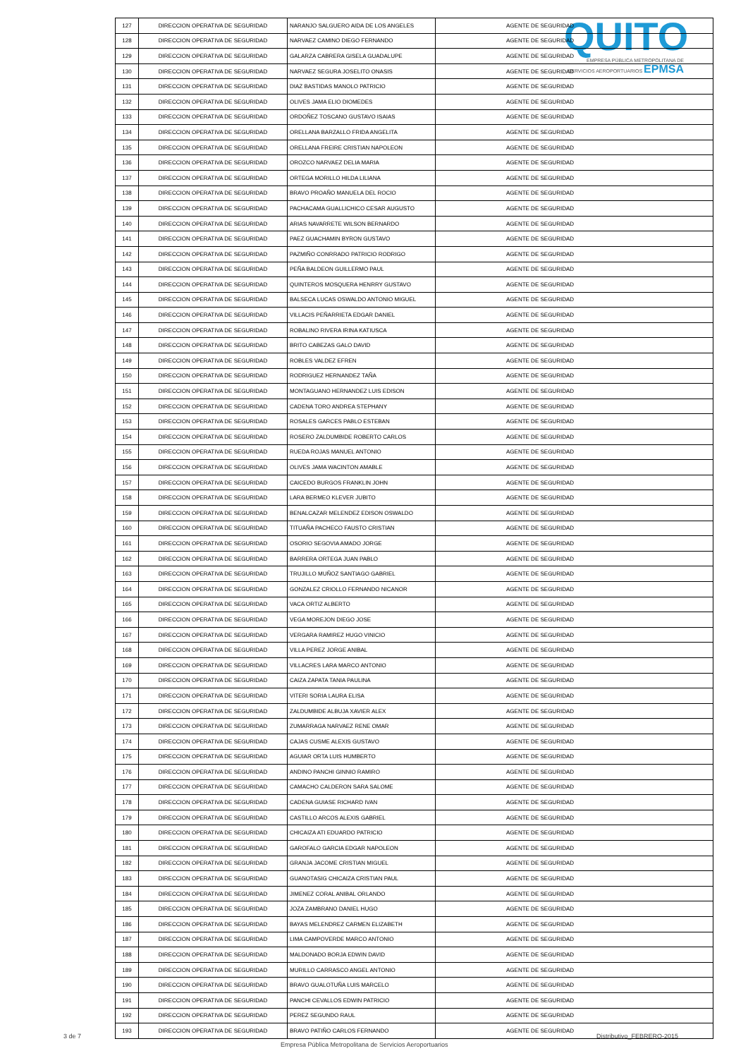QUITO
EMPRESA PÚBLICA METROPOLITANA DE SERVICIOS AEROPORTUARIOS EPMSA
| 127 | DIRECCION OPERATIVA DE SEGURIDAD | NARANJO SALGUERO AIDA DE LOS ANGELES | AGENTE DE SEGURIDAD |
| 128 | DIRECCION OPERATIVA DE SEGURIDAD | NARVAEZ CAMINO DIEGO FERNANDO | AGENTE DE SEGURIDAD |
| 129 | DIRECCION OPERATIVA DE SEGURIDAD | GALARZA CABRERA GISELA GUADALUPE | AGENTE DE SEGURIDAD |
| 130 | DIRECCION OPERATIVA DE SEGURIDAD | NARVAEZ SEGURA JOSELITO ONASIS | AGENTE DE SEGURIDAD |
| 131 | DIRECCION OPERATIVA DE SEGURIDAD | DIAZ BASTIDAS MANOLO PATRICIO | AGENTE DE SEGURIDAD |
| 132 | DIRECCION OPERATIVA DE SEGURIDAD | OLIVES JAMA ELIO DIOMEDES | AGENTE DE SEGURIDAD |
| 133 | DIRECCION OPERATIVA DE SEGURIDAD | ORDOÑEZ TOSCANO GUSTAVO ISAIAS | AGENTE DE SEGURIDAD |
| 134 | DIRECCION OPERATIVA DE SEGURIDAD | ORELLANA BARZALLO FRIDA ANGELITA | AGENTE DE SEGURIDAD |
| 135 | DIRECCION OPERATIVA DE SEGURIDAD | ORELLANA FREIRE CRISTIAN NAPOLEON | AGENTE DE SEGURIDAD |
| 136 | DIRECCION OPERATIVA DE SEGURIDAD | OROZCO NARVAEZ DELIA MARIA | AGENTE DE SEGURIDAD |
| 137 | DIRECCION OPERATIVA DE SEGURIDAD | ORTEGA MORILLO HILDA LILIANA | AGENTE DE SEGURIDAD |
| 138 | DIRECCION OPERATIVA DE SEGURIDAD | BRAVO PROAÑO MANUELA DEL ROCIO | AGENTE DE SEGURIDAD |
| 139 | DIRECCION OPERATIVA DE SEGURIDAD | PACHACAMA GUALLICHICO CESAR AUGUSTO | AGENTE DE SEGURIDAD |
| 140 | DIRECCION OPERATIVA DE SEGURIDAD | ARIAS NAVARRETE WILSON BERNARDO | AGENTE DE SEGURIDAD |
| 141 | DIRECCION OPERATIVA DE SEGURIDAD | PAEZ GUACHAMIN BYRON GUSTAVO | AGENTE DE SEGURIDAD |
| 142 | DIRECCION OPERATIVA DE SEGURIDAD | PAZMIÑO CONRRADO PATRICIO RODRIGO | AGENTE DE SEGURIDAD |
| 143 | DIRECCION OPERATIVA DE SEGURIDAD | PEÑA BALDEON GUILLERMO PAUL | AGENTE DE SEGURIDAD |
| 144 | DIRECCION OPERATIVA DE SEGURIDAD | QUINTEROS MOSQUERA HENRRY GUSTAVO | AGENTE DE SEGURIDAD |
| 145 | DIRECCION OPERATIVA DE SEGURIDAD | BALSECA LUCAS OSWALDO ANTONIO MIGUEL | AGENTE DE SEGURIDAD |
| 146 | DIRECCION OPERATIVA DE SEGURIDAD | VILLACIS PEÑARRIETA EDGAR DANIEL | AGENTE DE SEGURIDAD |
| 147 | DIRECCION OPERATIVA DE SEGURIDAD | ROBALINO RIVERA IRINA KATIUSCA | AGENTE DE SEGURIDAD |
| 148 | DIRECCION OPERATIVA DE SEGURIDAD | BRITO CABEZAS GALO DAVID | AGENTE DE SEGURIDAD |
| 149 | DIRECCION OPERATIVA DE SEGURIDAD | ROBLES VALDEZ EFREN | AGENTE DE SEGURIDAD |
| 150 | DIRECCION OPERATIVA DE SEGURIDAD | RODRIGUEZ HERNANDEZ TAÑA | AGENTE DE SEGURIDAD |
| 151 | DIRECCION OPERATIVA DE SEGURIDAD | MONTAGUANO HERNANDEZ LUIS EDISON | AGENTE DE SEGURIDAD |
| 152 | DIRECCION OPERATIVA DE SEGURIDAD | CADENA TORO ANDREA STEPHANY | AGENTE DE SEGURIDAD |
| 153 | DIRECCION OPERATIVA DE SEGURIDAD | ROSALES GARCES PABLO ESTEBAN | AGENTE DE SEGURIDAD |
| 154 | DIRECCION OPERATIVA DE SEGURIDAD | ROSERO ZALDUMBIDE ROBERTO CARLOS | AGENTE DE SEGURIDAD |
| 155 | DIRECCION OPERATIVA DE SEGURIDAD | RUEDA ROJAS MANUEL ANTONIO | AGENTE DE SEGURIDAD |
| 156 | DIRECCION OPERATIVA DE SEGURIDAD | OLIVES JAMA WACINTON AMABLE | AGENTE DE SEGURIDAD |
| 157 | DIRECCION OPERATIVA DE SEGURIDAD | CAICEDO BURGOS FRANKLIN JOHN | AGENTE DE SEGURIDAD |
| 158 | DIRECCION OPERATIVA DE SEGURIDAD | LARA BERMEO KLEVER JUBITO | AGENTE DE SEGURIDAD |
| 159 | DIRECCION OPERATIVA DE SEGURIDAD | BENALCAZAR MELENDEZ EDISON OSWALDO | AGENTE DE SEGURIDAD |
| 160 | DIRECCION OPERATIVA DE SEGURIDAD | TITUAÑA PACHECO FAUSTO CRISTIAN | AGENTE DE SEGURIDAD |
| 161 | DIRECCION OPERATIVA DE SEGURIDAD | OSORIO SEGOVIA AMADO JORGE | AGENTE DE SEGURIDAD |
| 162 | DIRECCION OPERATIVA DE SEGURIDAD | BARRERA ORTEGA JUAN PABLO | AGENTE DE SEGURIDAD |
| 163 | DIRECCION OPERATIVA DE SEGURIDAD | TRUJILLO MUÑOZ SANTIAGO GABRIEL | AGENTE DE SEGURIDAD |
| 164 | DIRECCION OPERATIVA DE SEGURIDAD | GONZALEZ CRIOLLO FERNANDO NICANOR | AGENTE DE SEGURIDAD |
| 165 | DIRECCION OPERATIVA DE SEGURIDAD | VACA ORTIZ ALBERTO | AGENTE DE SEGURIDAD |
| 166 | DIRECCION OPERATIVA DE SEGURIDAD | VEGA MOREJON DIEGO JOSE | AGENTE DE SEGURIDAD |
| 167 | DIRECCION OPERATIVA DE SEGURIDAD | VERGARA RAMIREZ HUGO VINICIO | AGENTE DE SEGURIDAD |
| 168 | DIRECCION OPERATIVA DE SEGURIDAD | VILLA PEREZ JORGE ANIBAL | AGENTE DE SEGURIDAD |
| 169 | DIRECCION OPERATIVA DE SEGURIDAD | VILLACRES LARA MARCO ANTONIO | AGENTE DE SEGURIDAD |
| 170 | DIRECCION OPERATIVA DE SEGURIDAD | CAIZA ZAPATA TANIA PAULINA | AGENTE DE SEGURIDAD |
| 171 | DIRECCION OPERATIVA DE SEGURIDAD | VITERI SORIA LAURA ELISA | AGENTE DE SEGURIDAD |
| 172 | DIRECCION OPERATIVA DE SEGURIDAD | ZALDUMBIDE ALBUJA XAVIER ALEX | AGENTE DE SEGURIDAD |
| 173 | DIRECCION OPERATIVA DE SEGURIDAD | ZUMARRAGA NARVAEZ RENE OMAR | AGENTE DE SEGURIDAD |
| 174 | DIRECCION OPERATIVA DE SEGURIDAD | CAJAS CUSME ALEXIS GUSTAVO | AGENTE DE SEGURIDAD |
| 175 | DIRECCION OPERATIVA DE SEGURIDAD | AGUIAR ORTA LUIS HUMBERTO | AGENTE DE SEGURIDAD |
| 176 | DIRECCION OPERATIVA DE SEGURIDAD | ANDINO PANCHI GINNIO RAMIRO | AGENTE DE SEGURIDAD |
| 177 | DIRECCION OPERATIVA DE SEGURIDAD | CAMACHO CALDERON SARA SALOME | AGENTE DE SEGURIDAD |
| 178 | DIRECCION OPERATIVA DE SEGURIDAD | CADENA GUIASE RICHARD IVAN | AGENTE DE SEGURIDAD |
| 179 | DIRECCION OPERATIVA DE SEGURIDAD | CASTILLO ARCOS ALEXIS GABRIEL | AGENTE DE SEGURIDAD |
| 180 | DIRECCION OPERATIVA DE SEGURIDAD | CHICAIZA ATI EDUARDO PATRICIO | AGENTE DE SEGURIDAD |
| 181 | DIRECCION OPERATIVA DE SEGURIDAD | GAROFALO GARCIA EDGAR NAPOLEON | AGENTE DE SEGURIDAD |
| 182 | DIRECCION OPERATIVA DE SEGURIDAD | GRANJA JACOME CRISTIAN MIGUEL | AGENTE DE SEGURIDAD |
| 183 | DIRECCION OPERATIVA DE SEGURIDAD | GUANOTASIG CHICAIZA CRISTIAN PAUL | AGENTE DE SEGURIDAD |
| 184 | DIRECCION OPERATIVA DE SEGURIDAD | JIMENEZ CORAL ANIBAL ORLANDO | AGENTE DE SEGURIDAD |
| 185 | DIRECCION OPERATIVA DE SEGURIDAD | JOZA ZAMBRANO DANIEL HUGO | AGENTE DE SEGURIDAD |
| 186 | DIRECCION OPERATIVA DE SEGURIDAD | BAYAS MELENDREZ CARMEN ELIZABETH | AGENTE DE SEGURIDAD |
| 187 | DIRECCION OPERATIVA DE SEGURIDAD | LIMA CAMPOVERDE MARCO ANTONIO | AGENTE DE SEGURIDAD |
| 188 | DIRECCION OPERATIVA DE SEGURIDAD | MALDONADO BORJA EDWIN DAVID | AGENTE DE SEGURIDAD |
| 189 | DIRECCION OPERATIVA DE SEGURIDAD | MURILLO CARRASCO ANGEL ANTONIO | AGENTE DE SEGURIDAD |
| 190 | DIRECCION OPERATIVA DE SEGURIDAD | BRAVO GUALOTUÑA LUIS MARCELO | AGENTE DE SEGURIDAD |
| 191 | DIRECCION OPERATIVA DE SEGURIDAD | PANCHI CEVALLOS EDWIN PATRICIO | AGENTE DE SEGURIDAD |
| 192 | DIRECCION OPERATIVA DE SEGURIDAD | PEREZ SEGUNDO RAUL | AGENTE DE SEGURIDAD |
| 193 | DIRECCION OPERATIVA DE SEGURIDAD | BRAVO PATIÑO CARLOS FERNANDO | AGENTE DE SEGURIDAD |
3 de 7
Empresa Pública Metropolitana de Servicios Aeroportuarios
Distributivo_FEBRERO-2015